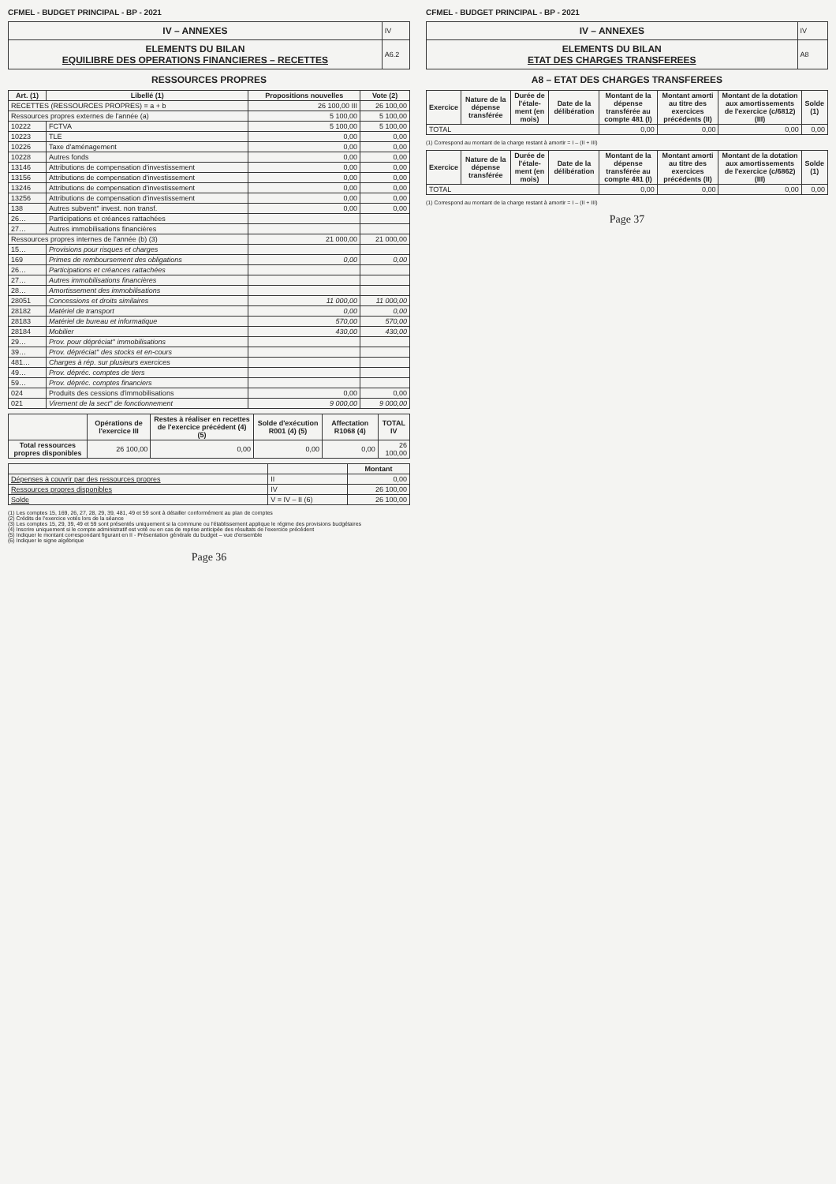CFMEL - BUDGET PRINCIPAL - BP - 2021
| IV – ANNEXES | IV |
| ELEMENTS DU BILAN EQUILIBRE DES OPERATIONS FINANCIERES – RECETTES | A6.2 |
RESSOURCES PROPRES
| Art. (1) | Libellé (1) | Propositions nouvelles | Vote (2) |
| --- | --- | --- | --- |
| RECETTES (RESSOURCES PROPRES) = a + b | | 26 100,00 III | 26 100,00 |
| Ressources propres externes de l'année (a) | | 5 100,00 | 5 100,00 |
| 10222 | FCTVA | 5 100,00 | 5 100,00 |
| 10223 | TLE | 0,00 | 0,00 |
| 10226 | Taxe d'aménagement | 0,00 | 0,00 |
| 10228 | Autres fonds | 0,00 | 0,00 |
| 13146 | Attributions de compensation d'investissement | 0,00 | 0,00 |
| 13156 | Attributions de compensation d'investissement | 0,00 | 0,00 |
| 13246 | Attributions de compensation d'investissement | 0,00 | 0,00 |
| 13256 | Attributions de compensation d'investissement | 0,00 | 0,00 |
| 138 | Autres subvent° invest. non transf. | 0,00 | 0,00 |
| 26… | Participations et créances rattachées | | |
| 27… | Autres immobilisations financières | | |
| Ressources propres internes de l'année (b) (3) | | 21 000,00 | 21 000,00 |
| 15… | Provisions pour risques et charges | | |
| 169 | Primes de remboursement des obligations | 0,00 | 0,00 |
| 26… | Participations et créances rattachées | | |
| 27… | Autres immobilisations financières | | |
| 28… | Amortissement des immobilisations | | |
| 28051 | Concessions et droits similaires | 11 000,00 | 11 000,00 |
| 28182 | Matériel de transport | 0,00 | 0,00 |
| 28183 | Matériel de bureau et informatique | 570,00 | 570,00 |
| 28184 | Mobilier | 430,00 | 430,00 |
| 29… | Prov. pour dépréciat° immobilisations | | |
| 39… | Prov. dépréciat° des stocks et en-cours | | |
| 481… | Charges à rép. sur plusieurs exercices | | |
| 49… | Prov. dépréc. comptes de tiers | | |
| 59… | Prov. dépréc. comptes financiers | | |
| 024 | Produits des cessions d'immobilisations | 0,00 | 0,00 |
| 021 | Virement de la sect° de fonctionnement | 9 000,00 | 9 000,00 |
| | Opérations de l'exercice III | Restes à réaliser en recettes de l'exercice précédent (4) (5) | Solde d'exécution R001 (4) (5) | Affectation R1068 (4) | TOTAL IV |
| --- | --- | --- | --- | --- | --- |
| Total ressources propres disponibles | 26 100,00 | 0,00 | 0,00 | 0,00 | 26 100,00 |
| | | Montant |
| --- | --- | --- |
| Dépenses à couvrir par des ressources propres | II | 0,00 |
| Ressources propres disponibles | IV | 26 100,00 |
| Solde | V = IV – II (6) | 26 100,00 |
(1) Les comptes 15, 169, 26, 27, 28, 29, 39, 481, 49 et 59 sont à détailler conformément au plan de comptes
(2) Crédits de l'exercice votés lors de la séance
(3) Les comptes 15, 29, 39, 49 et 59 sont présentés uniquement si la commune ou l'établissement applique le régime des provisions budgétaires
(4) Inscrire uniquement si le compte administratif est voté ou en cas de reprise anticipée des résultats de l'exercice précédent
(5) Indiquer le montant correspondant figurant en II - Présentation générale du budget – vue d'ensemble
(6) Indiquer le signe algébrique
Page 36
CFMEL - BUDGET PRINCIPAL - BP - 2021
| IV – ANNEXES | IV |
| ELEMENTS DU BILAN ETAT DES CHARGES TRANSFEREES | A8 |
A8 – ETAT DES CHARGES TRANSFEREES
| Exercice | Nature de la dépense transférée | Durée de l'étale-ment (en mois) | Date de la délibération | Montant de la dépense transférée au compte 481 (I) | Montant amorti au titre des exercices précédents (II) | Montant de la dotation aux amortissements de l'exercice (c/6812) (III) | Solde (1) |
| --- | --- | --- | --- | --- | --- | --- | --- |
| TOTAL | | | | 0,00 | 0,00 | 0,00 | 0,00 |
(1) Correspond au montant de la charge restant à amortir = I – (II + III)
| Exercice | Nature de la dépense transférée | Durée de l'étale-ment (en mois) | Date de la délibération | Montant de la dépense transférée au compte 481 (I) | Montant amorti au titre des exercices précédents (II) | Montant de la dotation aux amortissements de l'exercice (c/6862) (III) | Solde (1) |
| --- | --- | --- | --- | --- | --- | --- | --- |
| TOTAL | | | | 0,00 | 0,00 | 0,00 | 0,00 |
(1) Correspond au montant de la charge restant à amortir = I – (II + III)
Page 37